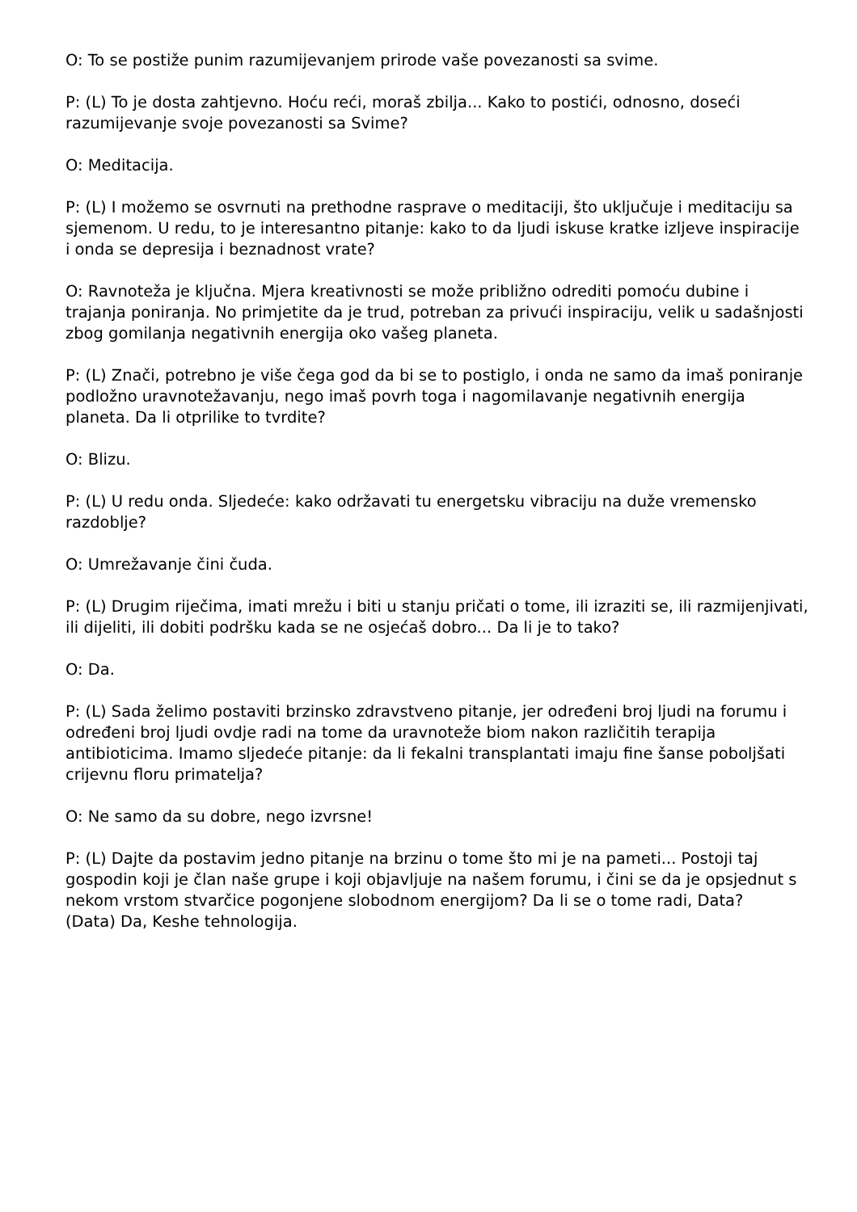O: To se postiže punim razumijevanjem prirode vaše povezanosti sa svime.
P: (L) To je dosta zahtjevno. Hoću reći, moraš zbilja... Kako to postići, odnosno, doseći razumijevanje svoje povezanosti sa Svime?
O: Meditacija.
P: (L) I možemo se osvrnuti na prethodne rasprave o meditaciji, što uključuje i meditaciju sa sjemenom. U redu, to je interesantno pitanje: kako to da ljudi iskuse kratke izljeve inspiracije i onda se depresija i beznadnost vrate?
O: Ravnoteža je ključna. Mjera kreativnosti se može približno odrediti pomoću dubine i trajanja poniranja. No primjetite da je trud, potreban za privući inspiraciju, velik u sadašnjosti zbog gomilanja negativnih energija oko vašeg planeta.
P: (L) Znači, potrebno je više čega god da bi se to postiglo, i onda ne samo da imaš poniranje podložno uravnotežavanju, nego imaš povrh toga i nagomilavanje negativnih energija planeta. Da li otprilike to tvrdite?
O: Blizu.
P: (L) U redu onda. Sljedeće: kako održavati tu energetsku vibraciju na duže vremensko razdoblje?
O: Umrežavanje čini čuda.
P: (L) Drugim riječima, imati mrežu i biti u stanju pričati o tome, ili izraziti se, ili razmijenjivati, ili dijeliti, ili dobiti podršku kada se ne osjećaš dobro... Da li je to tako?
O: Da.
P: (L) Sada želimo postaviti brzinsko zdravstveno pitanje, jer određeni broj ljudi na forumu i određeni broj ljudi ovdje radi na tome da uravnoteže biom nakon različitih terapija antibioticima. Imamo sljedeće pitanje: da li fekalni transplantati imaju fine šanse poboljšati crijevnu floru primatelja?
O: Ne samo da su dobre, nego izvrsne!
P: (L) Dajte da postavim jedno pitanje na brzinu o tome što mi je na pameti... Postoji taj gospodin koji je član naše grupe i koji objavljuje na našem forumu, i čini se da je opsjednut s nekom vrstom stvarčice pogonjene slobodnom energijom? Da li se o tome radi, Data?
(Data) Da, Keshe tehnologija.